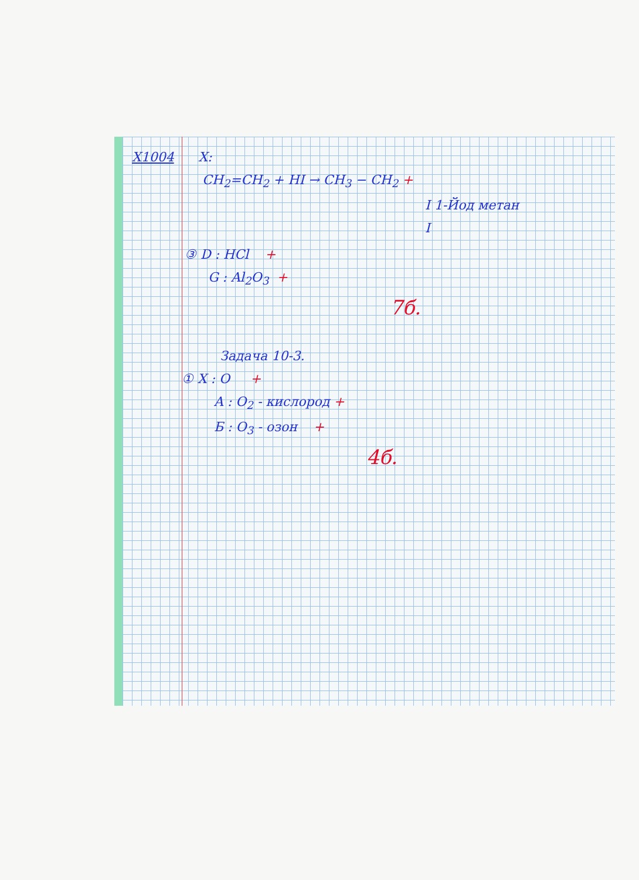X1004 X:
CH<sub>2</sub>=CH<sub>2</sub> + HI → CH<sub>3</sub> − CH<sub>2</sub> +
I 1-Йод метан
I
③ D : HCl +
G : Al<sub>2</sub>O<sub>3</sub> +
7б.
Задача 10-3.
① X : O +
A : O<sub>2</sub> - кислород +
Б : O<sub>3</sub> - озон +
4б.